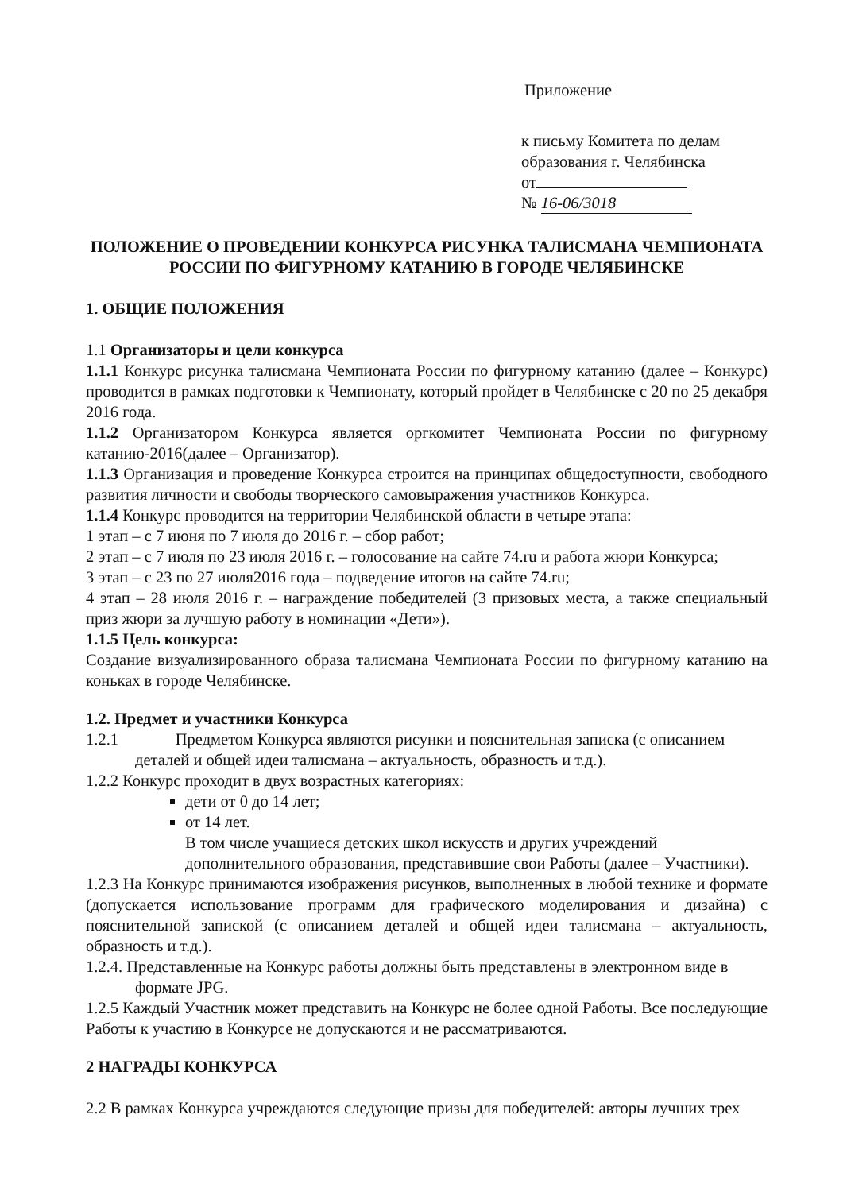Приложение
к письму Комитета по делам
образования г. Челябинска
от
№ 16-06/3018
ПОЛОЖЕНИЕ О ПРОВЕДЕНИИ КОНКУРСА РИСУНКА ТАЛИСМАНА ЧЕМПИОНАТА РОССИИ ПО ФИГУРНОМУ КАТАНИЮ В ГОРОДЕ ЧЕЛЯБИНСКЕ
1. ОБЩИЕ ПОЛОЖЕНИЯ
1.1 Организаторы и цели конкурса
1.1.1 Конкурс рисунка талисмана Чемпионата России по фигурному катанию (далее – Конкурс) проводится в рамках подготовки к Чемпионату, который пройдет в Челябинске с 20 по 25 декабря 2016 года.
1.1.2 Организатором Конкурса является оргкомитет Чемпионата России по фигурному катанию-2016(далее – Организатор).
1.1.3 Организация и проведение Конкурса строится на принципах общедоступности, свободного развития личности и свободы творческого самовыражения участников Конкурса.
1.1.4 Конкурс проводится на территории Челябинской области в четыре этапа:
1 этап – с 7 июня по 7 июля до 2016 г. – сбор работ;
2 этап – с 7 июля по 23 июля 2016 г. – голосование на сайте 74.ru и работа жюри Конкурса;
3 этап – с 23 по 27 июля2016 года – подведение итогов на сайте 74.ru;
4 этап – 28 июля 2016 г. – награждение победителей (3 призовых места, а также специальный приз жюри за лучшую работу в номинации «Дети»).
1.1.5 Цель конкурса:
Создание визуализированного образа талисмана Чемпионата России по фигурному катанию на коньках в городе Челябинске.
1.2. Предмет и участники Конкурса
1.2.1 Предметом Конкурса являются рисунки и пояснительная записка (с описанием
деталей и общей идеи талисмана – актуальность, образность и т.д.).
1.2.2 Конкурс проходит в двух возрастных категориях:
дети от 0 до 14 лет;
от 14 лет.
В том числе учащиеся детских школ искусств и других учреждений дополнительного образования, представившие свои Работы (далее – Участники).
1.2.3 На Конкурс принимаются изображения рисунков, выполненных в любой технике и формате (допускается использование программ для графического моделирования и дизайна) с пояснительной запиской (с описанием деталей и общей идеи талисмана – актуальность, образность и т.д.).
1.2.4. Представленные на Конкурс работы должны быть представлены в электронном виде в
формате JPG.
1.2.5 Каждый Участник может представить на Конкурс не более одной Работы. Все последующие Работы к участию в Конкурсе не допускаются и не рассматриваются.
2 НАГРАДЫ КОНКУРСА
2.2 В рамках Конкурса учреждаются следующие призы для победителей: авторы лучших трех